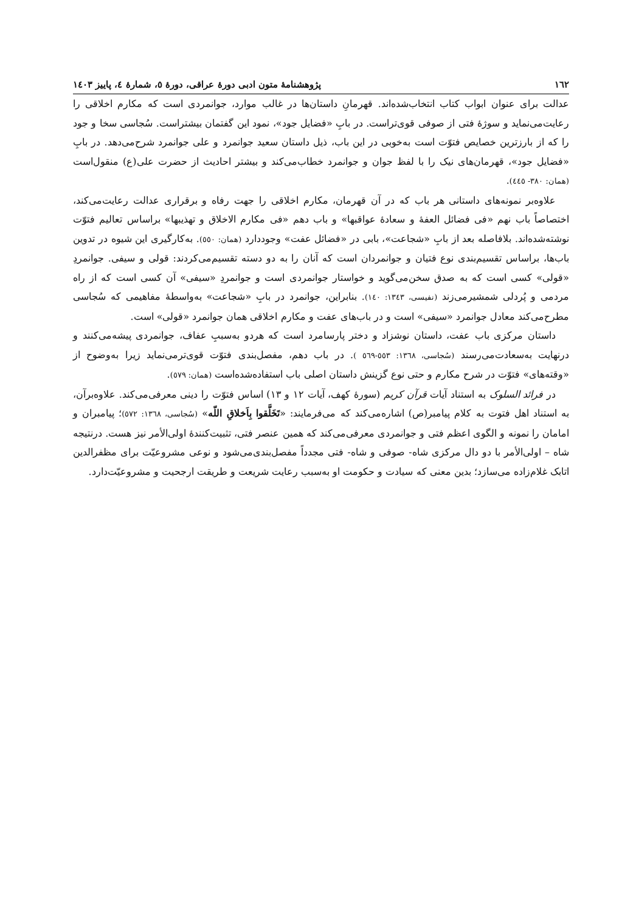١٦٢ پژوهشنامۀ متون ادبی دورۀ عراقی، دورۀ ٥، شمارۀ ٤، پاییز ١٤٠٣
عدالت برای عنوان ابواب کتاب انتخاب‌شده‌اند. قهرمانِ داستان‌ها در غالب موارد، جوانمردی است که مکارم اخلاقی را رعایت‌می‌نماید و سوژۀ فتی از صوفی قوی‌تراست. در بابِ «فضایل جود»، نمود این گفتمان بیشتراست. سُجاسی سخا و جود را که از بارزترین خصایص فتوّت است به‌خوبی در این باب، ذیل داستان سعید جوانمرد و علی جوانمرد شرح‌می‌دهد. در بابِ «فضایل جود»، قهرمان‌های نیک را با لفظ جوان و جوانمرد خطاب‌می‌کند و بیشتر احادیث از حضرت علی(ع) منقول‌است (همان: ٣٨٠- ٤٤٥).
علاوه‌بر نمونه‌های داستانی هر باب که در آن قهرمان، مکارم اخلاقی را جهت رفاه و برقراری عدالت رعایت‌می‌کند، اختصاصاً باب نهم «فی فضائل العفۀ و سعادۀ عواقبها» و باب دهم «فی مکارم الاخلاق و تهذیبها» براساس تعالیم فتوّت نوشته‌شده‌اند. بلافاصله بعد از بابِ «شجاعت»، بابی در «فضائل عفت» وجوددارد (همان: ٥٥٠). به‌کارگیری این شیوه در تدوین باب‌ها، براساس تقسیم‌بندی نوع فتیان و جوانمردان است که آنان را به دو دسته تقسیم‌می‌کردند: قولی و سیفی. جوانمردِ «قولی» کسی است که به صدق سخن‌می‌گوید و خواستار جوانمردی است و جوانمردِ «سیفی» آن کسی است که از راه مردمی و پُردلی شمشیرمی‌زند (نفیسی، ١٣٤٣: ١٤٠). بنابراین، جوانمرد در بابِ «شجاعت» به‌واسطۀ مفاهیمی که سُجاسی مطرح‌می‌کند معادل جوانمرد «سیفی» است و در باب‌های عفت و مکارم اخلاقی همان جوانمرد «قولی» است.
داستان مرکزی باب عفت، داستان نوشزاد و دختر پارسامرد است که هردو به‌سببِ عفاف، جوانمردی پیشه‌می‌کنند و درنهایت به‌سعادت‌می‌رسند (سُجاسی، ١٣٦٨: ٥٥٣-٥٦٩ ). در باب دهم، مفصل‌بندی فتوّت قوی‌ترمی‌نماید زیرا به‌وضوح از «وقته‌های» فتوّت در شرح مکارم و حتی نوع گزینش داستان اصلی باب استفاده‌شده‌است (همان: ٥٧٩).
در فرائد السلوک به استناد آیات قرآن کریم (سورۀ کهف، آیات ١٢ و ١٣) اساس فتوّت را دینی معرفی‌می‌کند. علاوه‌برآن، به استناد اهل فتوت به کلام پیامبر(ص) اشاره‌می‌کند که می‌فرمایند: «تَخَلَّقوا بِاَخلاقِ اللّه» (سُجاسی، ١٣٦٨: ٥٧٢)؛ پیامبران و امامان را نمونه و الگوی اعظم فتی و جوانمردی معرفی‌می‌کند که همین عنصر فتی، تثبیت‌کنندۀ اولی‌الأمر نیز هست. درنتیجه شاه – اولی‌الأمر با دو دال مرکزی شاه- صوفی و شاه- فتی مجدداً مفصل‌بندی‌می‌شود و نوعی مشروعیّت برای مظفرالدین اتابک غلام‌زاده می‌سازد؛ بدین معنی که سیادت و حکومت او به‌سبب رعایت شریعت و طریقت ارجحیت و مشروعیّت‌دارد.